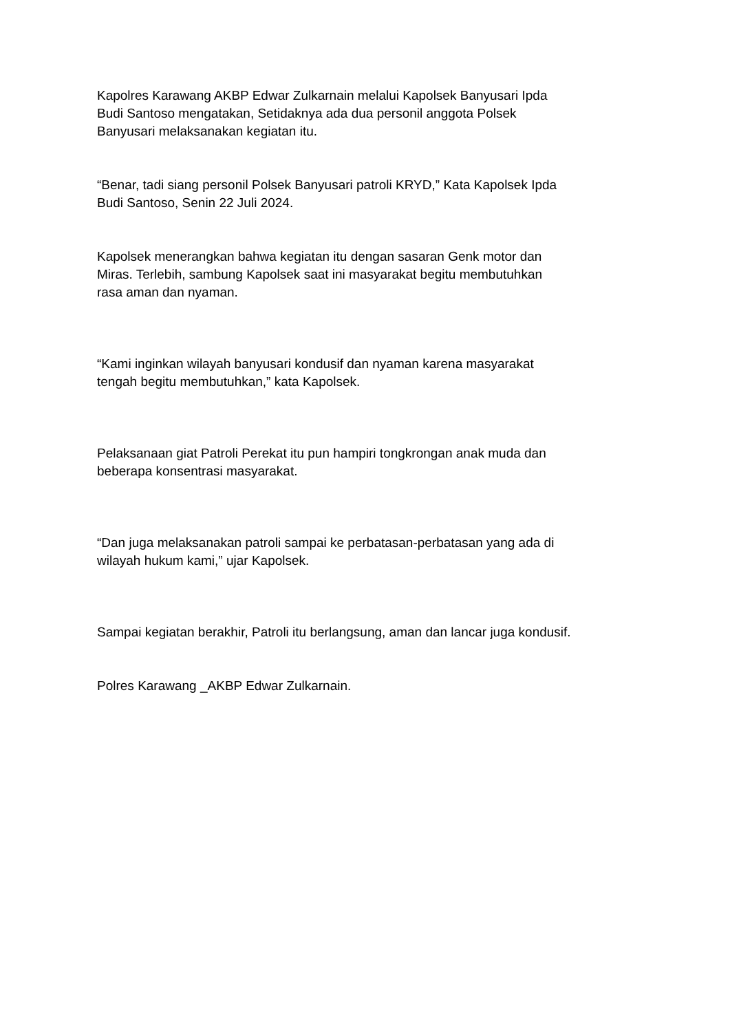Kapolres Karawang AKBP Edwar Zulkarnain melalui Kapolsek Banyusari Ipda
Budi Santoso mengatakan, Setidaknya ada dua personil anggota Polsek
Banyusari melaksanakan kegiatan itu.
“Benar, tadi siang personil Polsek Banyusari patroli KRYD,” Kata Kapolsek Ipda
Budi Santoso, Senin 22 Juli 2024.
Kapolsek menerangkan bahwa kegiatan itu dengan sasaran Genk motor dan
Miras. Terlebih, sambung Kapolsek saat ini masyarakat begitu membutuhkan
rasa aman dan nyaman.
“Kami inginkan wilayah banyusari kondusif dan nyaman karena masyarakat
tengah begitu membutuhkan,” kata Kapolsek.
Pelaksanaan giat Patroli Perekat itu pun hampiri tongkrongan anak muda dan
beberapa konsentrasi masyarakat.
“Dan juga melaksanakan patroli sampai ke perbatasan-perbatasan yang ada di
wilayah hukum kami,” ujar Kapolsek.
Sampai kegiatan berakhir, Patroli itu berlangsung, aman dan lancar juga kondusif.
Polres Karawang _AKBP Edwar Zulkarnain.